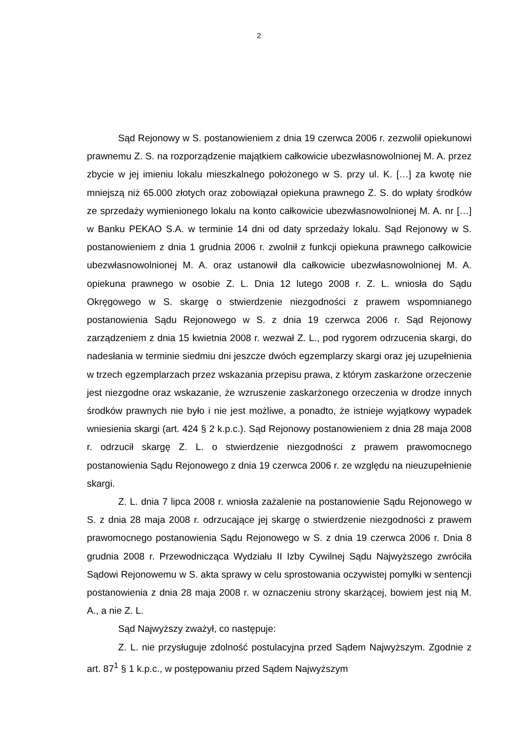2
Sąd Rejonowy w S. postanowieniem z dnia 19 czerwca 2006 r. zezwolił opiekunowi prawnemu Z. S. na rozporządzenie majątkiem całkowicie ubezwłasnowolnionej M. A. przez zbycie w jej imieniu lokalu mieszkalnego położonego w S. przy ul. K. […] za kwotę nie mniejszą niż 65.000 złotych oraz zobowiązał opiekuna prawnego Z. S. do wpłaty środków ze sprzedaży wymienionego lokalu na konto całkowicie ubezwłasnowolnionej M. A. nr […] w Banku PEKAO S.A. w terminie 14 dni od daty sprzedaży lokalu. Sąd Rejonowy w S. postanowieniem z dnia 1 grudnia 2006 r. zwolnił z funkcji opiekuna prawnego całkowicie ubezwłasnowolnionej M. A. oraz ustanowił dla całkowicie ubezwłasnowolnionej M. A. opiekuna prawnego w osobie Z. L. Dnia 12 lutego 2008 r. Z. L. wniosła do Sądu Okręgowego w S. skargę o stwierdzenie niezgodności z prawem wspomnianego postanowienia Sądu Rejonowego w S. z dnia 19 czerwca 2006 r. Sąd Rejonowy zarządzeniem z dnia 15 kwietnia 2008 r. wezwał Z. L., pod rygorem odrzucenia skargi, do nadesłania w terminie siedmiu dni jeszcze dwóch egzemplarzy skargi oraz jej uzupełnienia w trzech egzemplarzach przez wskazania przepisu prawa, z którym zaskarżone orzeczenie jest niezgodne oraz wskazanie, że wzruszenie zaskarżonego orzeczenia w drodze innych środków prawnych nie było i nie jest możliwe, a ponadto, że istnieje wyjątkowy wypadek wniesienia skargi (art. 424 § 2 k.p.c.). Sąd Rejonowy postanowieniem z dnia 28 maja 2008 r. odrzucił skargę Z. L. o stwierdzenie niezgodności z prawem prawomocnego postanowienia Sądu Rejonowego z dnia 19 czerwca 2006 r. ze względu na nieuzupełnienie skargi.
Z. L. dnia 7 lipca 2008 r. wniosła zażalenie na postanowienie Sądu Rejonowego w S. z dnia 28 maja 2008 r. odrzucające jej skargę o stwierdzenie niezgodności z prawem prawomocnego postanowienia Sądu Rejonowego w S. z dnia 19 czerwca 2006 r. Dnia 8 grudnia 2008 r. Przewodnicząca Wydziału II Izby Cywilnej Sądu Najwyższego zwróciła Sądowi Rejonowemu w S. akta sprawy w celu sprostowania oczywistej pomyłki w sentencji postanowienia z dnia 28 maja 2008 r. w oznaczeniu strony skarżącej, bowiem jest nią M. A., a nie Z. L.
Sąd Najwyższy zważył, co następuje:
Z. L. nie przysługuje zdolność postulacyjna przed Sądem Najwyższym. Zgodnie z art. 87<sup>1</sup> § 1 k.p.c., w postępowaniu przed Sądem Najwyższym